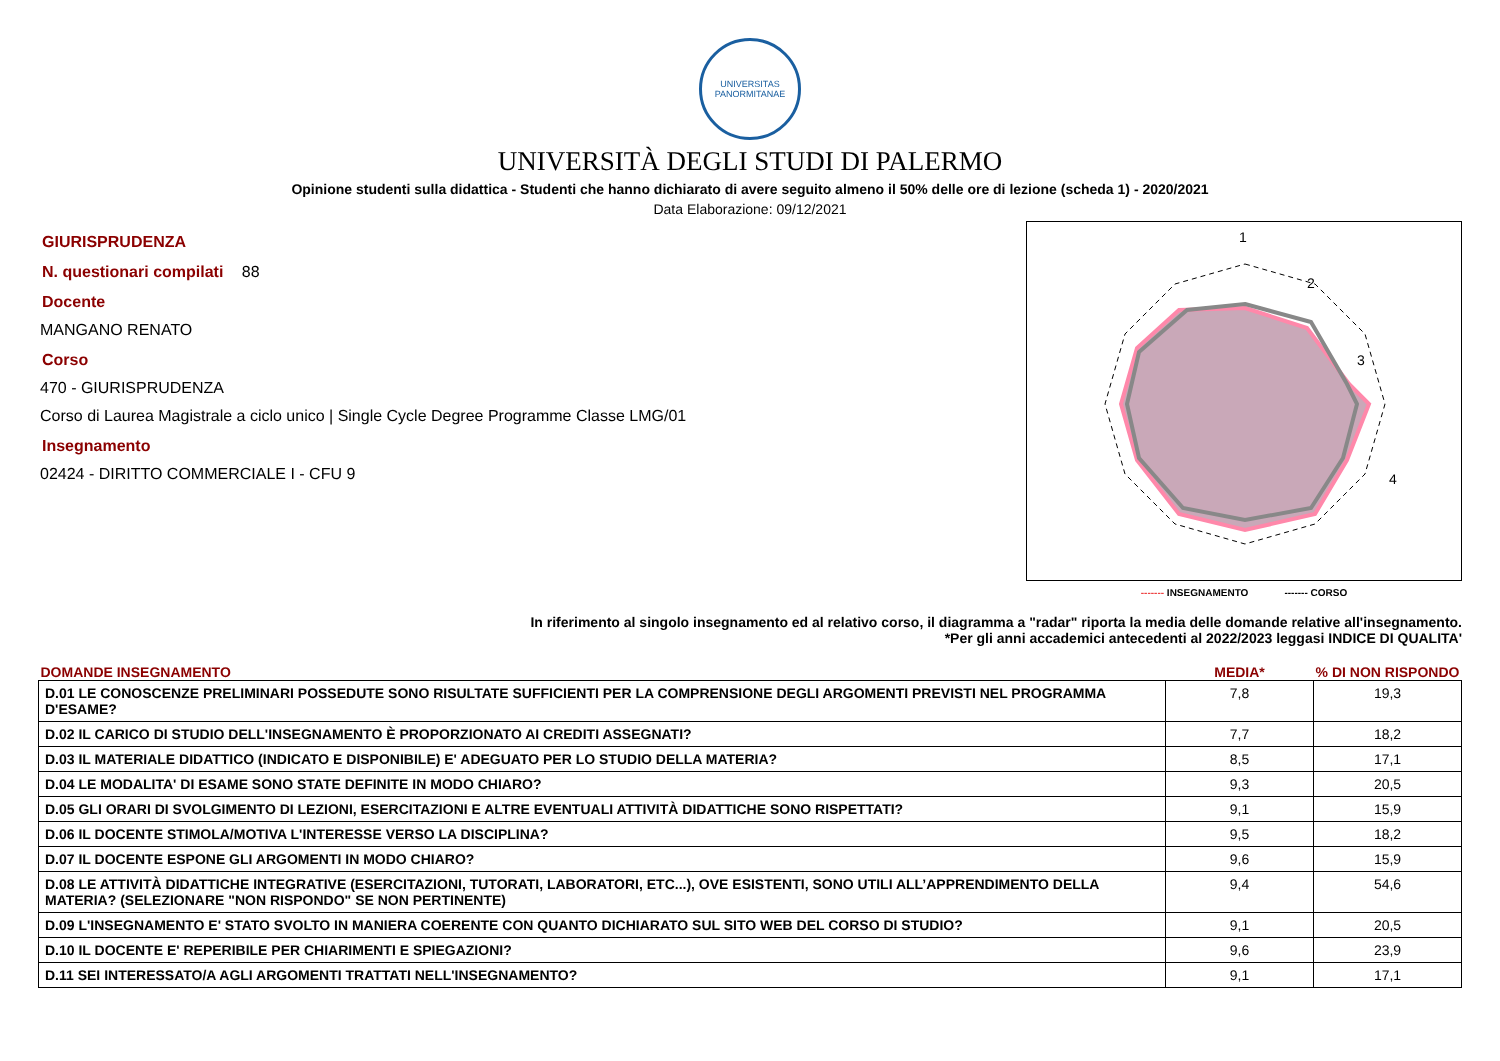UNIVERSITAS PANORMITANAE
UNIVERSITÀ DEGLI STUDI DI PALERMO
Opinione studenti sulla didattica - Studenti che hanno dichiarato di avere seguito almeno il 50% delle ore di lezione (scheda 1) - 2020/2021
Data Elaborazione: 09/12/2021
GIURISPRUDENZA
N. questionari compilati 88
Docente
MANGANO RENATO
Corso
470 - GIURISPRUDENZA
Corso di Laurea Magistrale a ciclo unico | Single Cycle Degree Programme Classe LMG/01
Insegnamento
02424 - DIRITTO COMMERCIALE I - CFU 9
1
2
3
4
------- INSEGNAMENTO ------- CORSO
In riferimento al singolo insegnamento ed al relativo corso, il diagramma a "radar" riporta la media delle domande relative all'insegnamento.
*Per gli anni accademici antecedenti al 2022/2023 leggasi INDICE DI QUALITA'
| DOMANDE INSEGNAMENTO | MEDIA* | % DI NON RISPONDO |
| --- | --- | --- |
| D.01 LE CONOSCENZE PRELIMINARI POSSEDUTE SONO RISULTATE SUFFICIENTI PER LA COMPRENSIONE DEGLI ARGOMENTI PREVISTI NEL PROGRAMMA D'ESAME? | 7,8 | 19,3 |
| D.02 IL CARICO DI STUDIO DELL'INSEGNAMENTO È PROPORZIONATO AI CREDITI ASSEGNATI? | 7,7 | 18,2 |
| D.03 IL MATERIALE DIDATTICO (INDICATO E DISPONIBILE) E' ADEGUATO PER LO STUDIO DELLA MATERIA? | 8,5 | 17,1 |
| D.04 LE MODALITA' DI ESAME SONO STATE DEFINITE IN MODO CHIARO? | 9,3 | 20,5 |
| D.05 GLI ORARI DI SVOLGIMENTO DI LEZIONI, ESERCITAZIONI E ALTRE EVENTUALI ATTIVITÀ DIDATTICHE SONO RISPETTATI? | 9,1 | 15,9 |
| D.06 IL DOCENTE STIMOLA/MOTIVA L'INTERESSE VERSO LA DISCIPLINA? | 9,5 | 18,2 |
| D.07 IL DOCENTE ESPONE GLI ARGOMENTI IN MODO CHIARO? | 9,6 | 15,9 |
| D.08 LE ATTIVITÀ DIDATTICHE INTEGRATIVE (ESERCITAZIONI, TUTORATI, LABORATORI, ETC...), OVE ESISTENTI, SONO UTILI ALL’APPRENDIMENTO DELLA MATERIA? (SELEZIONARE "NON RISPONDO" SE NON PERTINENTE) | 9,4 | 54,6 |
| D.09 L'INSEGNAMENTO E' STATO SVOLTO IN MANIERA COERENTE CON QUANTO DICHIARATO SUL SITO WEB DEL CORSO DI STUDIO? | 9,1 | 20,5 |
| D.10 IL DOCENTE E' REPERIBILE PER CHIARIMENTI E SPIEGAZIONI? | 9,6 | 23,9 |
| D.11 SEI INTERESSATO/A AGLI ARGOMENTI TRATTATI NELL'INSEGNAMENTO? | 9,1 | 17,1 |